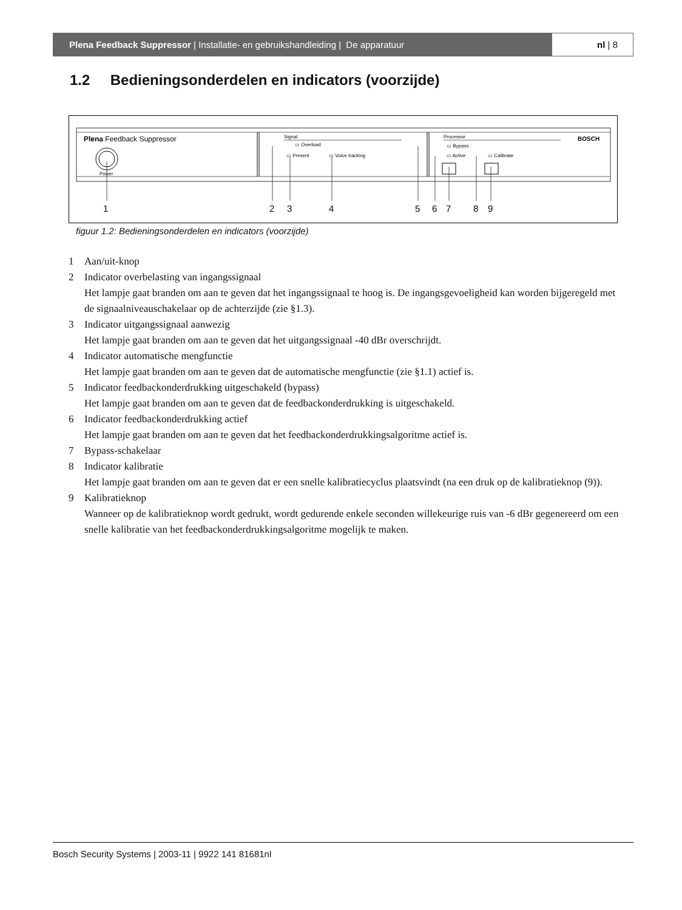Plena Feedback Suppressor | Installatie- en gebruikshandleiding | De apparatuur
nl | 8
1.2 Bedieningsonderdelen en indicators (voorzijde)
Plena Feedback Suppressor
Power
Signal
▭ Overload
▭ Present
▭ Voice tracking
Processor
▭ Bypass
▭ Active
▭ Calibrate
BOSCH
1
2
3
4
5
6
7
8
9
figuur 1.2: Bedieningsonderdelen en indicators (voorzijde)
1 Aan/uit-knop
2 Indicator overbelasting van ingangssignaal
Het lampje gaat branden om aan te geven dat het ingangssignaal te hoog is. De ingangsgevoeligheid kan worden bijgeregeld met de signaalniveauschakelaar op de achterzijde (zie §1.3).
3 Indicator uitgangssignaal aanwezig
Het lampje gaat branden om aan te geven dat het uitgangssignaal -40 dBr overschrijdt.
4 Indicator automatische mengfunctie
Het lampje gaat branden om aan te geven dat de automatische mengfunctie (zie §1.1) actief is.
5 Indicator feedbackonderdrukking uitgeschakeld (bypass)
Het lampje gaat branden om aan te geven dat de feedbackonderdrukking is uitgeschakeld.
6 Indicator feedbackonderdrukking actief
Het lampje gaat branden om aan te geven dat het feedbackonderdrukkingsalgoritme actief is.
7 Bypass-schakelaar
8 Indicator kalibratie
Het lampje gaat branden om aan te geven dat er een snelle kalibratiecyclus plaatsvindt (na een druk op de kalibratieknop (9)).
9 Kalibratieknop
Wanneer op de kalibratieknop wordt gedrukt, wordt gedurende enkele seconden willekeurige ruis van -6 dBr gegenereerd om een snelle kalibratie van het feedbackonderdrukkingsalgoritme mogelijk te maken.
Bosch Security Systems | 2003-11 | 9922 141 81681nl